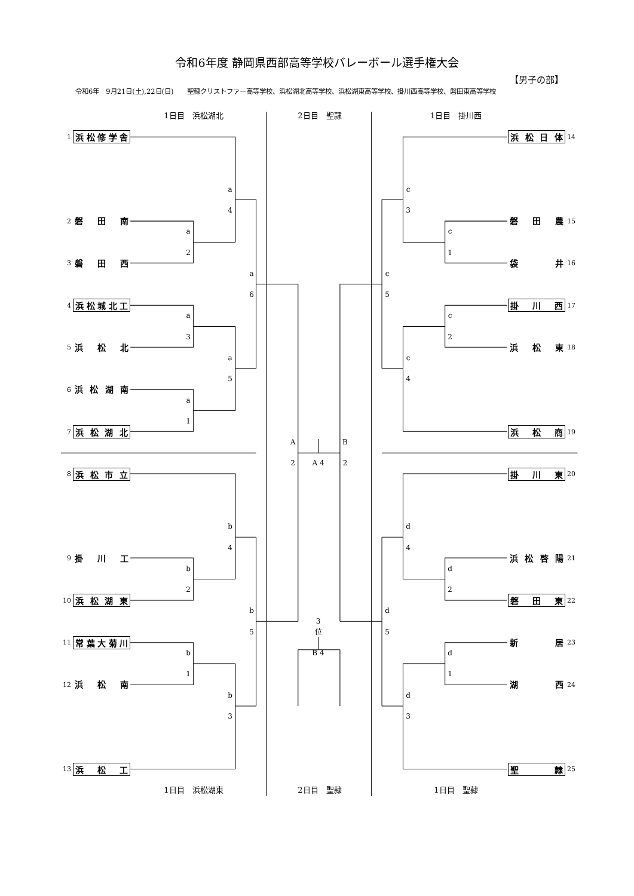令和6年度 静岡県西部高等学校バレーボール選手権大会
【男子の部】
令和6年　9月21日(土),22日(日)　　聖隷クリストファー高等学校、浜松湖北高等学校、浜松湖東高等学校、掛川西高等学校、磐田東高等学校
1日目　浜松湖北
2日目　聖隷
1日目　掛川西
1
浜松修学舎
浜 松 日 体
14
a
c
4
3
2
磐 田 南
磐 田 農
15
a
c
2
1
3
磐 田 西
袋 井
16
a
c
6
5
4
浜松城北工
掛 川 西
17
a
c
3
2
5
浜 松 北
浜 松 東
18
a
c
5
4
6
浜 松 湖 南
a
1
7
浜 松 湖 北
浜 松 商
19
A
B
2
A 4
2
8
浜 松 市 立
掛 川 東
20
b
d
4
4
9
掛 川 工
浜 松 啓 陽
21
b
d
2
2
10
浜 松 湖 東
磐 田 東
22
b
3
d
5
位
5
11
常葉大菊川
新 居
23
b
B 4
d
1
1
12
浜 松 南
湖 西
24
b
d
3
3
13
浜 松 工
聖 隷
25
1日目　浜松湖東
2日目　聖隷
1日目　聖隷